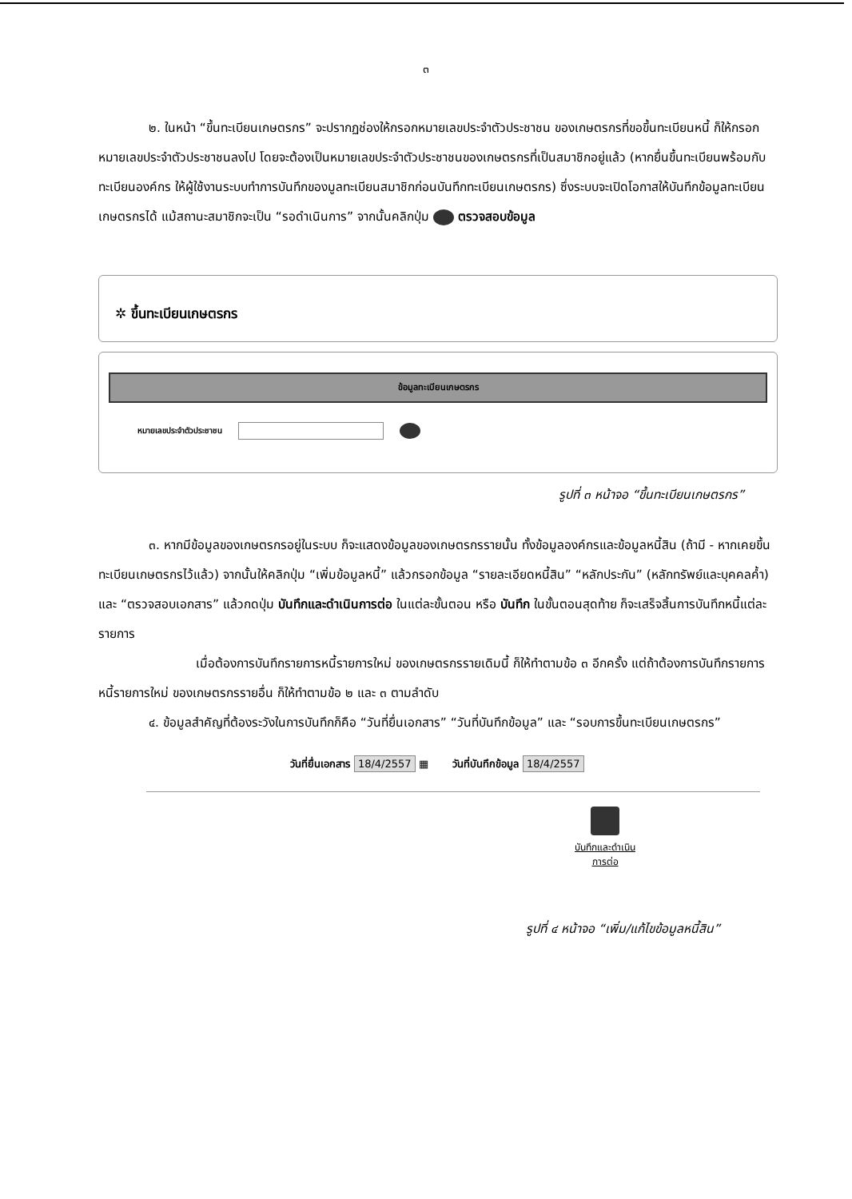๓
๒. ในหน้า “ขึ้นทะเบียนเกษตรกร” จะปรากฏช่องให้กรอกหมายเลขประจำตัวประชาชน ของเกษตรกรที่ขอขึ้นทะเบียนหนี้ ก็ให้กรอกหมายเลขประจำตัวประชาชนลงไป โดยจะต้องเป็นหมายเลขประจำตัวประชาชนของเกษตรกรที่เป็นสมาชิกอยู่แล้ว (หากยื่นขึ้นทะเบียนพร้อมกับทะเบียนองค์กร ให้ผู้ใช้งานระบบทำการบันทึกของมูลทะเบียนสมาชิกก่อนบันทึกทะเบียนเกษตรกร) ซึ่งระบบจะเปิดโอกาสให้บันทึกข้อมูลทะเบียนเกษตรกรได้ แม้สถานะสมาชิกจะเป็น “รอดำเนินการ” จากนั้นคลิกปุ่ม ตรวจสอบข้อมูล
✲ ขึ้นทะเบียนเกษตรกร
ข้อมูลทะเบียนเกษตรกร
หมายเลขประจำตัวประชาชน
รูปที่ ๓ หน้าจอ “ขึ้นทะเบียนเกษตรกร”
๓. หากมีข้อมูลของเกษตรกรอยู่ในระบบ ก็จะแสดงข้อมูลของเกษตรกรรายนั้น ทั้งข้อมูลองค์กรและข้อมูลหนี้สิน (ถ้ามี - หากเคยขึ้นทะเบียนเกษตรกรไว้แล้ว) จากนั้นให้คลิกปุ่ม “เพิ่มข้อมูลหนี้” แล้วกรอกข้อมูล “รายละเอียดหนี้สิน” “หลักประกัน” (หลักทรัพย์และบุคคลค้ำ) และ “ตรวจสอบเอกสาร” แล้วกดปุ่ม บันทึกและดำเนินการต่อ ในแต่ละขั้นตอน หรือ บันทึก ในขั้นตอนสุดท้าย ก็จะเสร็จสิ้นการบันทึกหนี้แต่ละรายการ
เมื่อต้องการบันทึกรายการหนี้รายการใหม่ ของเกษตรกรรายเดิมนี้ ก็ให้ทำตามข้อ ๓ อีกครั้ง แต่ถ้าต้องการบันทึกรายการหนี้รายการใหม่ ของเกษตรกรรายอื่น ก็ให้ทำตามข้อ ๒ และ ๓ ตามลำดับ
๔. ข้อมูลสำคัญที่ต้องระวังในการบันทึกก็คือ “วันที่ยื่นเอกสาร” “วันที่บันทึกข้อมูล” และ “รอบการขึ้นทะเบียนเกษตรกร”
วันที่ยื่นเอกสาร 18/4/2557 ▦ วันที่บันทึกข้อมูล 18/4/2557
บันทึกและดำเนิน
การต่อ
รูปที่ ๔ หน้าจอ “เพิ่ม/แก้ไขข้อมูลหนี้สิน”